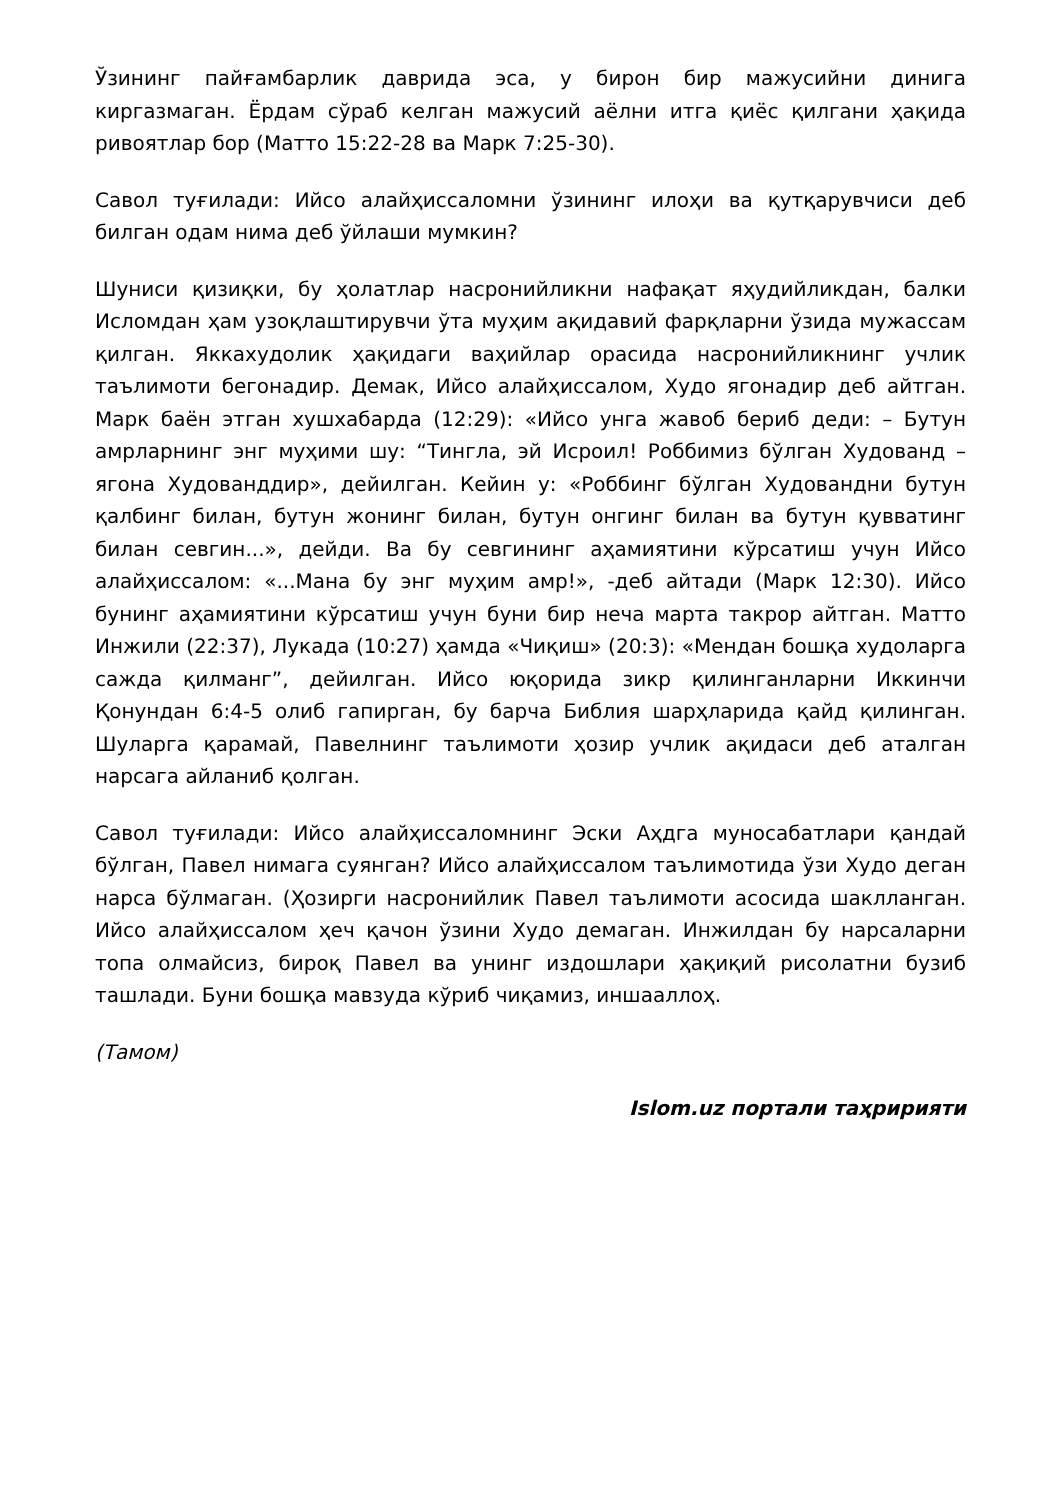Ўзининг пайғамбарлик даврида эса, у бирон бир мажусийни динига киргазмаган. Ёрдам сўраб келган мажусий аёлни итга қиёс қилгани ҳақида ривоятлар бор (Матто 15:22-28 ва Марк 7:25-30).
Савол туғилади: Ийсо алайҳиссаломни ўзининг илоҳи ва қутқарувчиси деб билган одам нима деб ўйлаши мумкин?
Шуниси қизиқки, бу ҳолатлар насронийликни нафақат яҳудийликдан, балки Исломдан ҳам узоқлаштирувчи ўта муҳим ақидавий фарқларни ўзида мужассам қилган. Яккахудолик ҳақидаги ваҳийлар орасида насронийликнинг учлик таълимоти бегонадир. Демак, Ийсо алайҳиссалом, Худо ягонадир деб айтган. Марк баён этган хушхабарда (12:29): «Ийсо унга жавоб бериб деди: – Бутун амрларнинг энг муҳими шу: “Тингла, эй Исроил! Роббимиз бўлган Худованд – ягона Худованддир», дейилган. Кейин у: «Роббинг бўлган Худовандни бутун қалбинг билан, бутун жонинг билан, бутун онгинг билан ва бутун қувватинг билан севгин...», дейди. Ва бу севгининг аҳамиятини кўрсатиш учун Ийсо алайҳиссалом: «...Мана бу энг муҳим амр!», -деб айтади (Марк 12:30). Ийсо бунинг аҳамиятини кўрсатиш учун буни бир неча марта такрор айтган. Матто Инжили (22:37), Лукада (10:27) ҳамда «Чиқиш» (20:3): «Мендан бошқа худоларга сажда қилманг”, дейилган. Ийсо юқорида зикр қилинганларни Иккинчи Қонундан 6:4-5 олиб гапирган, бу барча Библия шарҳларида қайд қилинган. Шуларга қарамай, Павелнинг таълимоти ҳозир учлик ақидаси деб аталган нарсага айланиб қолган.
Савол туғилади: Ийсо алайҳиссаломнинг Эски Аҳдга муносабатлари қандай бўлган, Павел нимага суянган? Ийсо алайҳиссалом таълимотида ўзи Худо деган нарса бўлмаган. (Ҳозирги насронийлик Павел таълимоти асосида шаклланган. Ийсо алайҳиссалом ҳеч қачон ўзини Худо демаган. Инжилдан бу нарсаларни топа олмайсиз, бироқ Павел ва унинг издошлари ҳақиқий рисолатни бузиб ташлади. Буни бошқа мавзуда кўриб чиқамиз, иншааллоҳ.
(Тамом)
Islom.uz портали таҳририяти